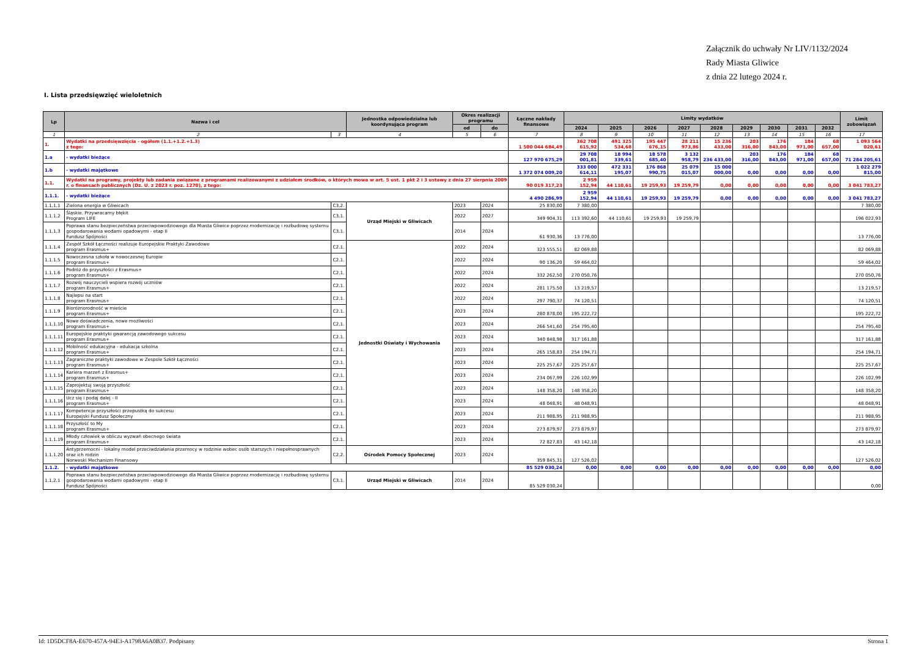Załącznik do uchwały Nr LIV/1132/2024
Rady Miasta Gliwice
z dnia 22 lutego 2024 r.
I. Lista przedsięwzięć wieloletnich
| Lp | Nazwa i cel | | Jednostka odpowiedzialna lub koordynująca program | Okres realizacji programu | | Łączne nakłady finansowe | Limity wydatków | | | | | | | | | Limit zobowiązań |
| --- | --- | --- | --- | --- | --- | --- | --- | --- | --- | --- | --- | --- | --- | --- | --- | --- |
| | | | | od | do | | 2024 | 2025 | 2026 | 2027 | 2028 | 2029 | 2030 | 2031 | 2032 | |
| 1 | 2 | 3 | 4 | 5 | 6 | 7 | 8 | 9 | 10 | 11 | 12 | 13 | 14 | 15 | 16 | 17 |
| 1. | Wydatki na przedsięwzięcia - ogółem (1.1.+1.2.+1.3) z tego: | | | | | 1 500 044 684,49 | 362 708 615,92 | 491 325 534,68 | 195 447 676,15 | 28 211 973,86 | 15 236 433,00 | 203 316,00 | 176 843,00 | 184 971,00 | 68 657,00 | 1 093 564 020,61 |
| 1.a | - wydatki bieżące | | | | | 127 970 675,29 | 29 708 001,81 | 18 994 339,61 | 18 578 685,40 | 3 132 958,79 | 236 433,00 | 203 316,00 | 176 843,00 | 184 971,00 | 68 657,00 | 71 284 205,61 |
| 1.b | - wydatki majątkowe | | | | | 1 372 074 009,20 | 333 000 614,11 | 472 331 195,07 | 176 868 990,75 | 25 079 015,07 | 15 000 000,00 | 0,00 | 0,00 | 0,00 | 0,00 | 1 022 279 815,00 |
| 1.1. | Wydatki na programy, projekty lub zadania związane z programami realizowanymi z udziałem środków, o których mowa w art. 5 ust. 1 pkt 2 i 3 ustawy z dnia 27 sierpnia 2009 r. o finansach publicznych (Dz. U. z 2023 r. poz. 1270), z tego: | | | | | 90 019 317,23 | 2 959 152,94 | 44 110,61 | 19 259,93 | 19 259,79 | 0,00 | 0,00 | 0,00 | 0,00 | 0,00 | 3 041 783,27 |
| 1.1.1. | - wydatki bieżące | | | | | 4 490 286,99 | 2 959 152,94 | 44 110,61 | 19 259,93 | 19 259,79 | 0,00 | 0,00 | 0,00 | 0,00 | 0,00 | 3 041 783,27 |
| 1.1.1.1 | Zielona energia w Gliwicach | C3.2. | Urząd Miejski w Gliwicach | 2023 | 2024 | 25 830,00 | 7 380,00 | | | | | | | | | 7 380,00 |
| 1.1.1.2 | Śląskie. Przywracamy błękit Program LIFE | C3.1. | | 2022 | 2027 | 349 904,31 | 113 392,60 | 44 110,61 | 19 259,93 | 19 259,79 | | | | | | 196 022,93 |
| 1.1.1.3 | Poprawa stanu bezpieczeństwa przeciwpowodziowego dla Miasta Gliwice poprzez modernizację i rozbudowę systemu gospodarowania wodami opadowymi - etap II Fundusz Spójności | C3.1. | | 2014 | 2024 | 61 930,36 | 13 776,00 | | | | | | | | | 13 776,00 |
| 1.1.1.4 | Zespół Szkół Łączności realizuje Europejskie Praktyki Zawodowe program Erasmus+ | C2.1. | Jednostki Oświaty i Wychowania | 2022 | 2024 | 323 555,51 | 82 069,88 | | | | | | | | | 82 069,88 |
| 1.1.1.5 | Nowoczesna szkoła w nowoczesnej Europie program Erasmus+ | C2.1. | | 2022 | 2024 | 90 136,20 | 59 464,02 | | | | | | | | | 59 464,02 |
| 1.1.1.6 | Podróż do przyszłości z Erasmus+ program Erasmus+ | C2.1. | | 2022 | 2024 | 332 262,50 | 270 050,76 | | | | | | | | | 270 050,76 |
| 1.1.1.7 | Rozwój nauczycieli wspiera rozwój uczniów program Erasmus+ | C2.1. | | 2022 | 2024 | 281 175,50 | 13 219,57 | | | | | | | | | 13 219,57 |
| 1.1.1.8 | Najlepsi na start program Erasmus+ | C2.1. | | 2022 | 2024 | 297 790,37 | 74 120,51 | | | | | | | | | 74 120,51 |
| 1.1.1.9 | Bioróżnorodność w mieście program Erasmus+ | C2.1. | | 2023 | 2024 | 280 878,00 | 195 222,72 | | | | | | | | | 195 222,72 |
| 1.1.1.10 | Nowe doświadczenia, nowe możliwości program Erasmus+ | C2.1. | | 2023 | 2024 | 266 541,60 | 254 795,40 | | | | | | | | | 254 795,40 |
| 1.1.1.11 | Europejskie praktyki gwarancją zawodowego sukcesu program Erasmus+ | C2.1. | | 2023 | 2024 | 340 848,98 | 317 161,88 | | | | | | | | | 317 161,88 |
| 1.1.1.12 | Mobilność edukacyjna - edukacja szkolna program Erasmus+ | C2.1. | | 2023 | 2024 | 265 158,83 | 254 194,71 | | | | | | | | | 254 194,71 |
| 1.1.1.13 | Zagraniczne praktyki zawodowe w Zespole Szkół Łączności program Erasmus+ | C2.1. | | 2023 | 2024 | 225 257,67 | 225 257,67 | | | | | | | | | 225 257,67 |
| 1.1.1.14 | Kariera marzeń z Erasmus+ program Erasmus+ | C2.1. | | 2023 | 2024 | 234 067,99 | 226 102,99 | | | | | | | | | 226 102,99 |
| 1.1.1.15 | Zaprojektuj swoją przyszłość program Erasmus+ | C2.1. | | 2023 | 2024 | 148 358,20 | 148 358,20 | | | | | | | | | 148 358,20 |
| 1.1.1.16 | Ucz się i podaj dalej - II program Erasmus+ | C2.1. | | 2023 | 2024 | 48 048,91 | 48 048,91 | | | | | | | | | 48 048,91 |
| 1.1.1.17 | Kompetencje przyszłości przepustką do sukcesu Europejski Fundusz Społeczny | C2.1. | | 2023 | 2024 | 211 988,95 | 211 988,95 | | | | | | | | | 211 988,95 |
| 1.1.1.18 | Przyszłość to My program Erasmus+ | C2.1. | | 2023 | 2024 | 273 879,97 | 273 879,97 | | | | | | | | | 273 879,97 |
| 1.1.1.19 | Młody człowiek w obliczu wyzwań obecnego świata program Erasmus+ | C2.1. | | 2023 | 2024 | 72 827,83 | 43 142,18 | | | | | | | | | 43 142,18 |
| 1.1.1.20 | Antyprzemocni - lokalny model przeciwdziałania przemocy w rodzinie wobec osób starszych i niepełnosprawnych oraz ich rodzin Norweski Mechanizm Finansowy | C2.2. | Ośrodek Pomocy Społecznej | 2023 | 2024 | 359 845,31 | 127 526,02 | | | | | | | | | 127 526,02 |
| 1.1.2. | - wydatki majątkowe | | | | | 85 529 030,24 | 0,00 | 0,00 | 0,00 | 0,00 | 0,00 | 0,00 | 0,00 | 0,00 | 0,00 | 0,00 |
| 1.1.2.1 | Poprawa stanu bezpieczeństwa przeciwpowodziowego dla Miasta Gliwice poprzez modernizację i rozbudowę systemu gospodarowania wodami opadowymi - etap II Fundusz Spójności | C3.1. | Urząd Miejski w Gliwicach | 2014 | 2024 | 85 529 030,24 | | | | | | | | | | 0,00 |
Id: 1D5DCF8A-E670-457A-94E3-A1798A6A0B37. Podpisany Strona 1